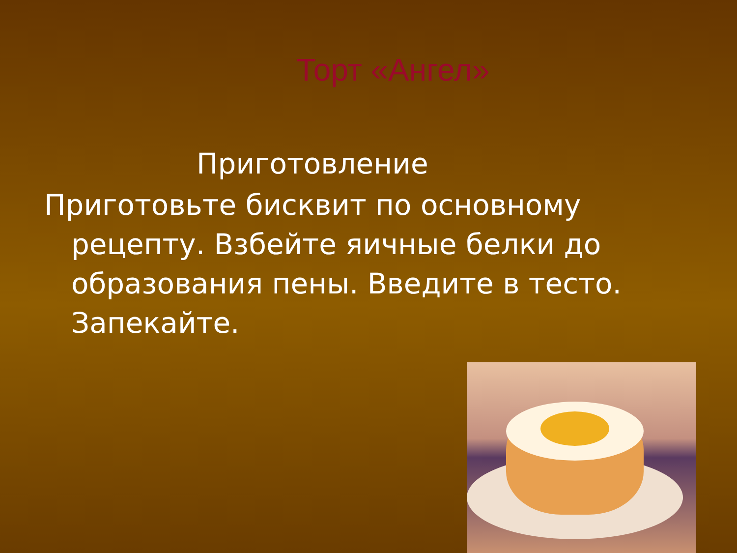Торт «Ангел»
Приготовление
Приготовьте бисквит по основному рецепту. Взбейте яичные белки до образования пены. Введите в тесто. Запекайте.